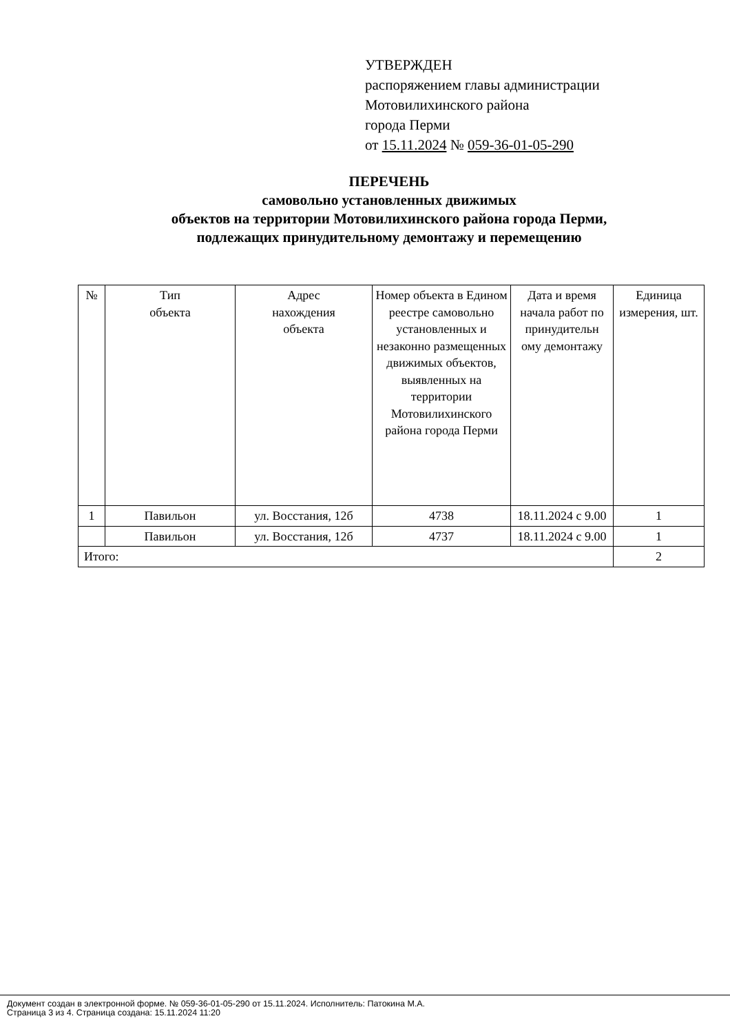УТВЕРЖДЕН
распоряжением главы администрации
Мотовилихинского района
города Перми
от 15.11.2024 № 059-36-01-05-290
ПЕРЕЧЕНЬ
самовольно установленных движимых
объектов на территории Мотовилихинского района города Перми,
подлежащих принудительному демонтажу и перемещению
| № | Тип объекта | Адрес нахождения объекта | Номер объекта в Едином реестре самовольно установленных и незаконно размещенных движимых объектов, выявленных на территории Мотовилихинского района города Перми | Дата и время начала работ по принудительн ому демонтажу | Единица измерения, шт. |
| --- | --- | --- | --- | --- | --- |
| 1 | Павильон | ул. Восстания, 12б | 4738 | 18.11.2024 с 9.00 | 1 |
| | Павильон | ул. Восстания, 12б | 4737 | 18.11.2024 с 9.00 | 1 |
| Итого: | | | | | 2 |
Документ создан в электронной форме. № 059-36-01-05-290 от 15.11.2024. Исполнитель: Патокина М.А.
Страница 3 из 4. Страница создана: 15.11.2024 11:20